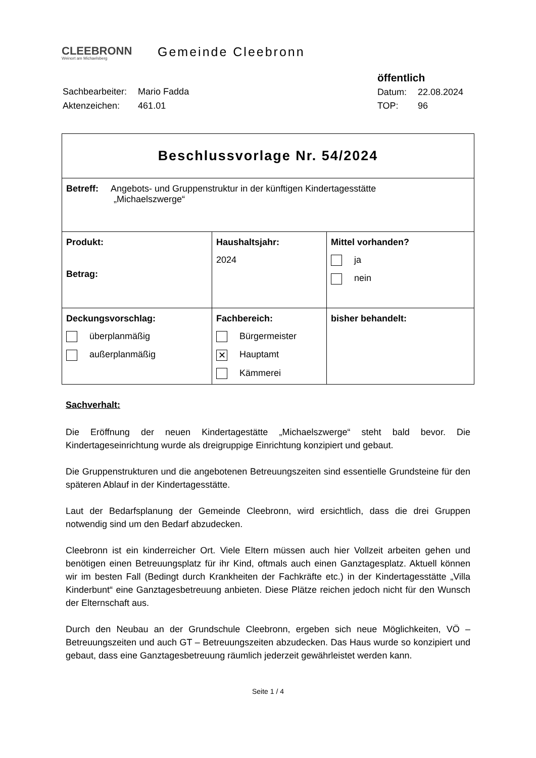CLEEBRONN
Weinort am Michaelsberg
Gemeinde Cleebronn
| Sachbearbeiter: | Mario Fadda |
| Aktenzeichen: | 461.01 |
| öffentlich | |
| Datum: | 22.08.2024 |
| TOP: | 96 |
| Beschlussvorlage Nr. 54/2024 | | |
| Betreff: Angebots- und Gruppenstruktur in der künftigen Kindertagesstätte „Michaelszwerge“ | | |
| Produkt: Betrag: | Haushaltsjahr: 2024 | Mittel vorhanden? ja nein |
| Deckungsvorschlag: überplanmäßig außerplanmäßig | Fachbereich: Bürgermeister ✕ Hauptamt Kämmerei | bisher behandelt: |
Sachverhalt:
Die Eröffnung der neuen Kindertagestätte „Michaelszwerge“ steht bald bevor. Die Kindertageseinrichtung wurde als dreigruppige Einrichtung konzipiert und gebaut.
Die Gruppenstrukturen und die angebotenen Betreuungszeiten sind essentielle Grundsteine für den späteren Ablauf in der Kindertagesstätte.
Laut der Bedarfsplanung der Gemeinde Cleebronn, wird ersichtlich, dass die drei Gruppen notwendig sind um den Bedarf abzudecken.
Cleebronn ist ein kinderreicher Ort. Viele Eltern müssen auch hier Vollzeit arbeiten gehen und benötigen einen Betreuungsplatz für ihr Kind, oftmals auch einen Ganztagesplatz. Aktuell können wir im besten Fall (Bedingt durch Krankheiten der Fachkräfte etc.) in der Kindertagesstätte „Villa Kinderbunt“ eine Ganztagesbetreuung anbieten. Diese Plätze reichen jedoch nicht für den Wunsch der Elternschaft aus.
Durch den Neubau an der Grundschule Cleebronn, ergeben sich neue Möglichkeiten, VÖ – Betreuungszeiten und auch GT – Betreuungszeiten abzudecken. Das Haus wurde so konzipiert und gebaut, dass eine Ganztagesbetreuung räumlich jederzeit gewährleistet werden kann.
Seite 1 / 4